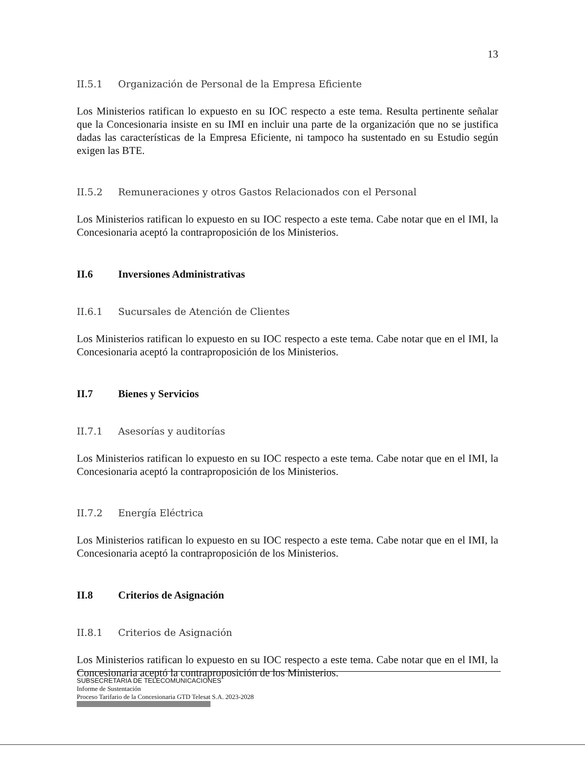13
II.5.1 Organización de Personal de la Empresa Eficiente
Los Ministerios ratifican lo expuesto en su IOC respecto a este tema. Resulta pertinente señalar que la Concesionaria insiste en su IMI en incluir una parte de la organización que no se justifica dadas las características de la Empresa Eficiente, ni tampoco ha sustentado en su Estudio según exigen las BTE.
II.5.2 Remuneraciones y otros Gastos Relacionados con el Personal
Los Ministerios ratifican lo expuesto en su IOC respecto a este tema. Cabe notar que en el IMI, la Concesionaria aceptó la contraproposición de los Ministerios.
II.6 Inversiones Administrativas
II.6.1 Sucursales de Atención de Clientes
Los Ministerios ratifican lo expuesto en su IOC respecto a este tema. Cabe notar que en el IMI, la Concesionaria aceptó la contraproposición de los Ministerios.
II.7 Bienes y Servicios
II.7.1 Asesorías y auditorías
Los Ministerios ratifican lo expuesto en su IOC respecto a este tema. Cabe notar que en el IMI, la Concesionaria aceptó la contraproposición de los Ministerios.
II.7.2 Energía Eléctrica
Los Ministerios ratifican lo expuesto en su IOC respecto a este tema. Cabe notar que en el IMI, la Concesionaria aceptó la contraproposición de los Ministerios.
II.8 Criterios de Asignación
II.8.1 Criterios de Asignación
Los Ministerios ratifican lo expuesto en su IOC respecto a este tema. Cabe notar que en el IMI, la Concesionaria aceptó la contraproposición de los Ministerios.
SUBSECRETARIA DE TELECOMUNICACIONES
Informe de Sustentación
Proceso Tarifario de la Concesionaria GTD Telesat S.A. 2023-2028